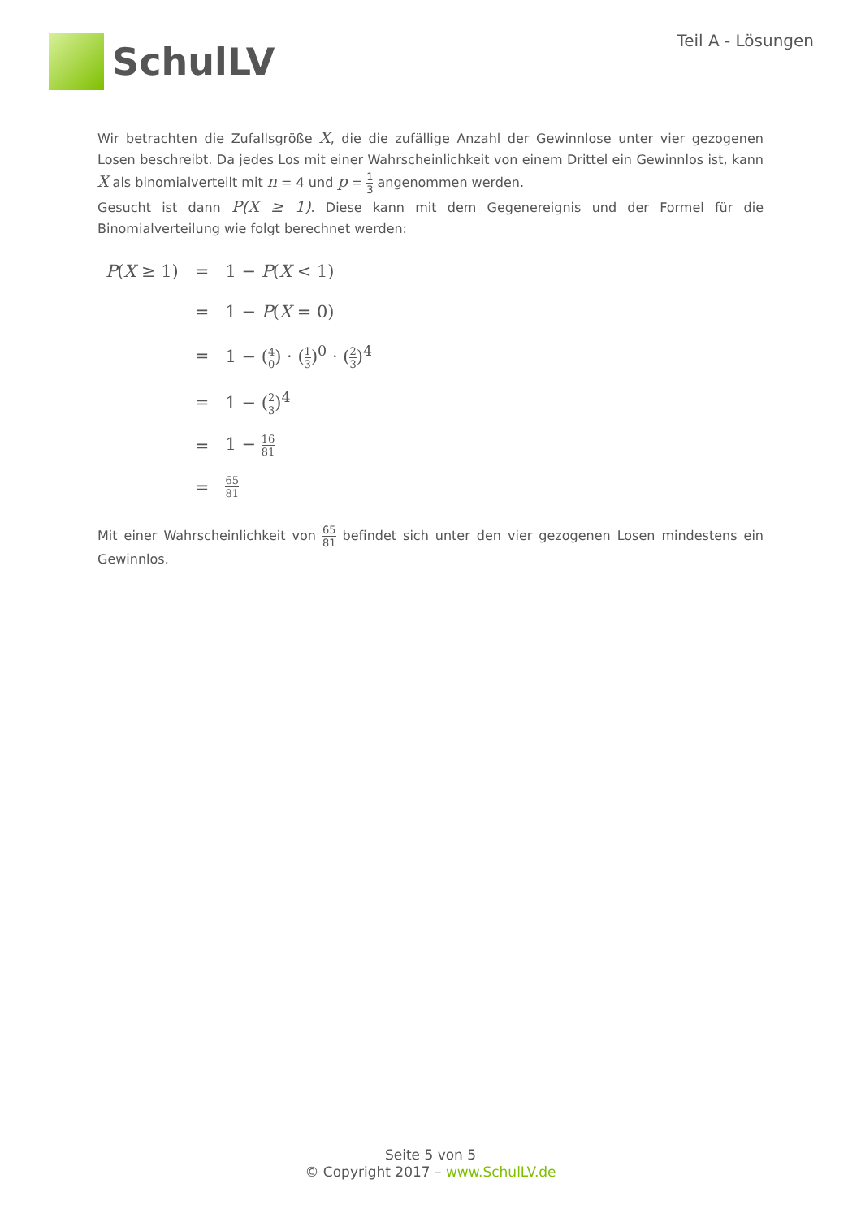SchulLV
Teil A - Lösungen
Wir betrachten die Zufallsgröße X, die die zufällige Anzahl der Gewinnlose unter vier gezogenen Losen beschreibt. Da jedes Los mit einer Wahrscheinlichkeit von einem Drittel ein Gewinnlos ist, kann X als binomialverteilt mit n = 4 und p = 1 3 angenommen werden.
Gesucht ist dann P(X ≥ 1). Diese kann mit dem Gegenereignis und der Formel für die Binomialverteilung wie folgt berechnet werden:
| P ( X ≥ 1) | = | 1 − P ( X < 1) |
| | = | 1 − P ( X = 0) |
| | = | 1 − ( 4 0 ) · ( 1 3 )<sup>0</sup> · ( 2 3 )<sup>4</sup> |
| | = | 1 − ( 2 3 )<sup>4</sup> |
| | = | 1 − 16 81 |
| | = | 65 81 |
Mit einer Wahrscheinlichkeit von 65 81 befindet sich unter den vier gezogenen Losen mindestens ein Gewinnlos.
Seite 5 von 5
© Copyright 2017 – www.SchulLV.de